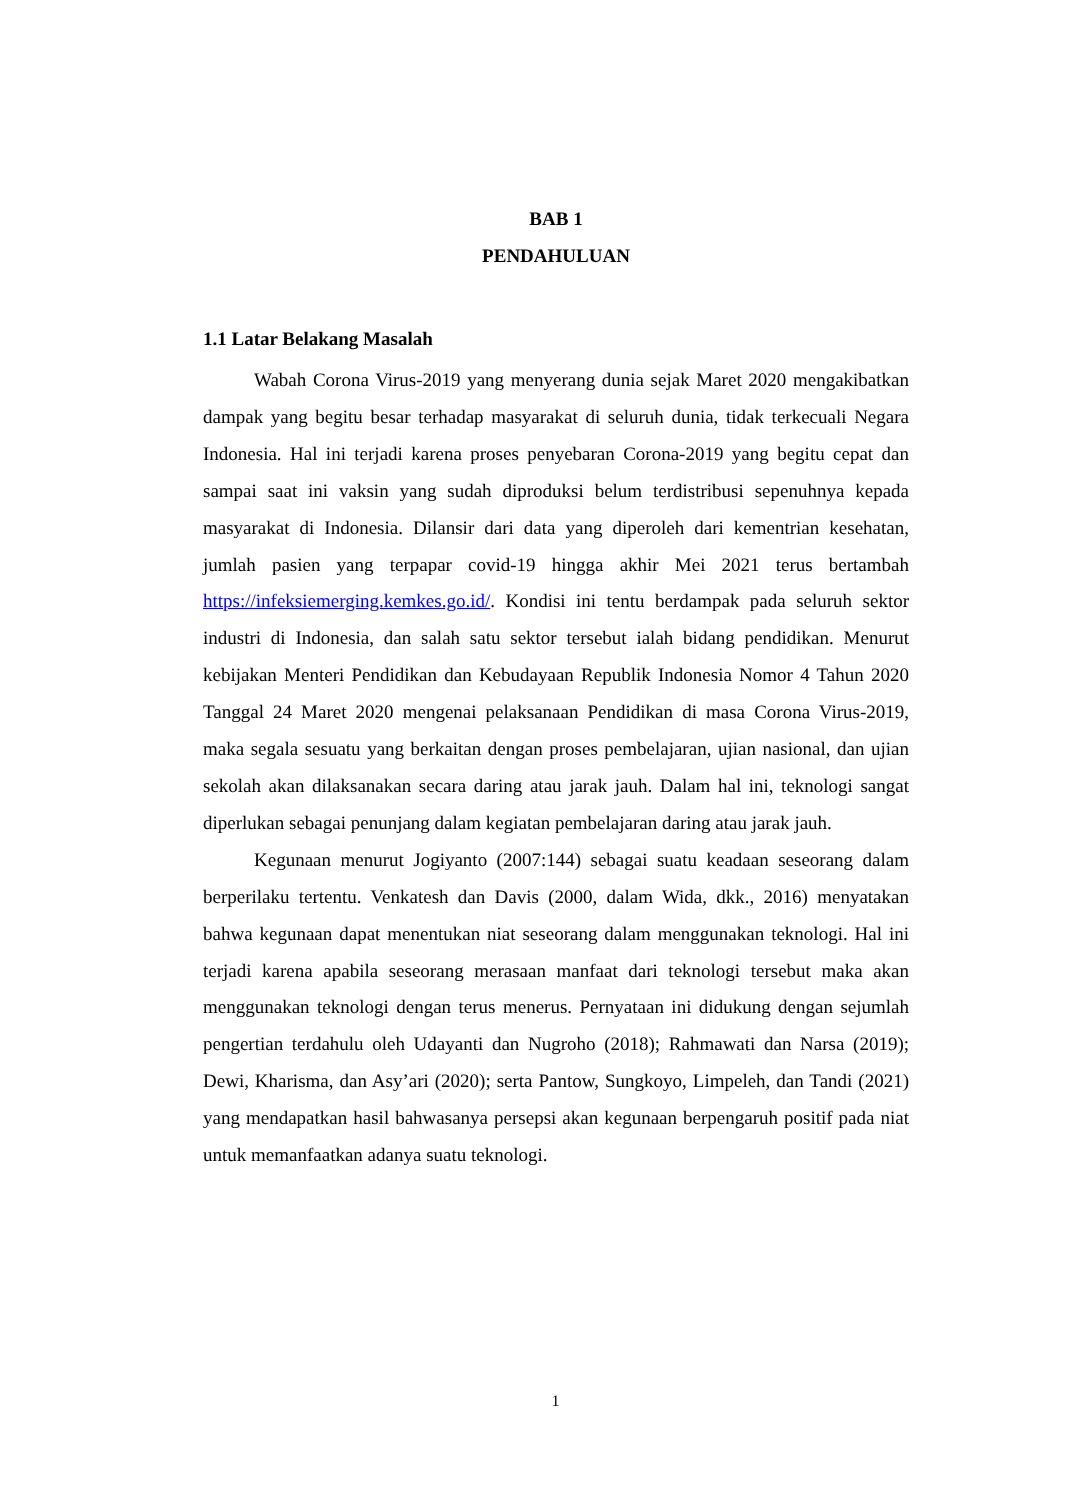BAB 1
PENDAHULUAN
1.1 Latar Belakang Masalah
Wabah Corona Virus-2019 yang menyerang dunia sejak Maret 2020 mengakibatkan dampak yang begitu besar terhadap masyarakat di seluruh dunia, tidak terkecuali Negara Indonesia. Hal ini terjadi karena proses penyebaran Corona-2019 yang begitu cepat dan sampai saat ini vaksin yang sudah diproduksi belum terdistribusi sepenuhnya kepada masyarakat di Indonesia. Dilansir dari data yang diperoleh dari kementrian kesehatan, jumlah pasien yang terpapar covid-19 hingga akhir Mei 2021 terus bertambah https://infeksiemerging.kemkes.go.id/. Kondisi ini tentu berdampak pada seluruh sektor industri di Indonesia, dan salah satu sektor tersebut ialah bidang pendidikan. Menurut kebijakan Menteri Pendidikan dan Kebudayaan Republik Indonesia Nomor 4 Tahun 2020 Tanggal 24 Maret 2020 mengenai pelaksanaan Pendidikan di masa Corona Virus-2019, maka segala sesuatu yang berkaitan dengan proses pembelajaran, ujian nasional, dan ujian sekolah akan dilaksanakan secara daring atau jarak jauh. Dalam hal ini, teknologi sangat diperlukan sebagai penunjang dalam kegiatan pembelajaran daring atau jarak jauh.
Kegunaan menurut Jogiyanto (2007:144) sebagai suatu keadaan seseorang dalam berperilaku tertentu. Venkatesh dan Davis (2000, dalam Wida, dkk., 2016) menyatakan bahwa kegunaan dapat menentukan niat seseorang dalam menggunakan teknologi. Hal ini terjadi karena apabila seseorang merasaan manfaat dari teknologi tersebut maka akan menggunakan teknologi dengan terus menerus. Pernyataan ini didukung dengan sejumlah pengertian terdahulu oleh Udayanti dan Nugroho (2018); Rahmawati dan Narsa (2019); Dewi, Kharisma, dan Asy’ari (2020); serta Pantow, Sungkoyo, Limpeleh, dan Tandi (2021) yang mendapatkan hasil bahwasanya persepsi akan kegunaan berpengaruh positif pada niat untuk memanfaatkan adanya suatu teknologi.
1